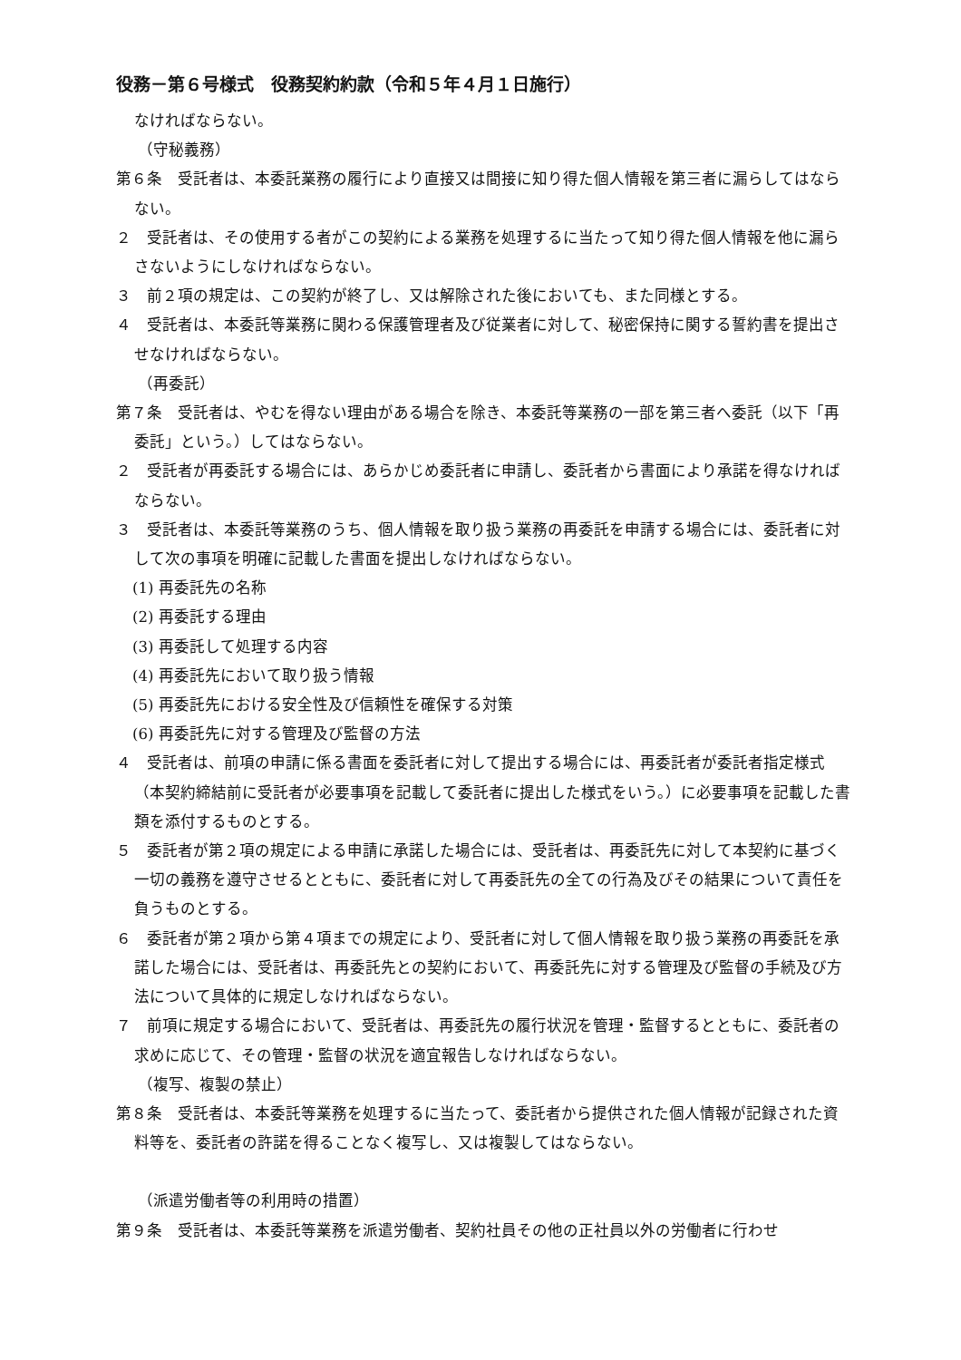役務－第６号様式　役務契約約款（令和５年４月１日施行）
なければならない。
（守秘義務）
第６条　受託者は、本委託業務の履行により直接又は間接に知り得た個人情報を第三者に漏らしてはならない。
２　受託者は、その使用する者がこの契約による業務を処理するに当たって知り得た個人情報を他に漏らさないようにしなければならない。
３　前２項の規定は、この契約が終了し、又は解除された後においても、また同様とする。
４　受託者は、本委託等業務に関わる保護管理者及び従業者に対して、秘密保持に関する誓約書を提出させなければならない。
（再委託）
第７条　受託者は、やむを得ない理由がある場合を除き、本委託等業務の一部を第三者へ委託（以下「再委託」という。）してはならない。
２　受託者が再委託する場合には、あらかじめ委託者に申請し、委託者から書面により承諾を得なければならない。
３　受託者は、本委託等業務のうち、個人情報を取り扱う業務の再委託を申請する場合には、委託者に対して次の事項を明確に記載した書面を提出しなければならない。
(1) 再委託先の名称
(2) 再委託する理由
(3) 再委託して処理する内容
(4) 再委託先において取り扱う情報
(5) 再委託先における安全性及び信頼性を確保する対策
(6) 再委託先に対する管理及び監督の方法
４　受託者は、前項の申請に係る書面を委託者に対して提出する場合には、再委託者が委託者指定様式（本契約締結前に受託者が必要事項を記載して委託者に提出した様式をいう。）に必要事項を記載した書類を添付するものとする。
５　委託者が第２項の規定による申請に承諾した場合には、受託者は、再委託先に対して本契約に基づく一切の義務を遵守させるとともに、委託者に対して再委託先の全ての行為及びその結果について責任を負うものとする。
６　委託者が第２項から第４項までの規定により、受託者に対して個人情報を取り扱う業務の再委託を承諾した場合には、受託者は、再委託先との契約において、再委託先に対する管理及び監督の手続及び方法について具体的に規定しなければならない。
７　前項に規定する場合において、受託者は、再委託先の履行状況を管理・監督するとともに、委託者の求めに応じて、その管理・監督の状況を適宜報告しなければならない。
（複写、複製の禁止）
第８条　受託者は、本委託等業務を処理するに当たって、委託者から提供された個人情報が記録された資料等を、委託者の許諾を得ることなく複写し、又は複製してはならない。
（派遣労働者等の利用時の措置）
第９条　受託者は、本委託等業務を派遣労働者、契約社員その他の正社員以外の労働者に行わせ